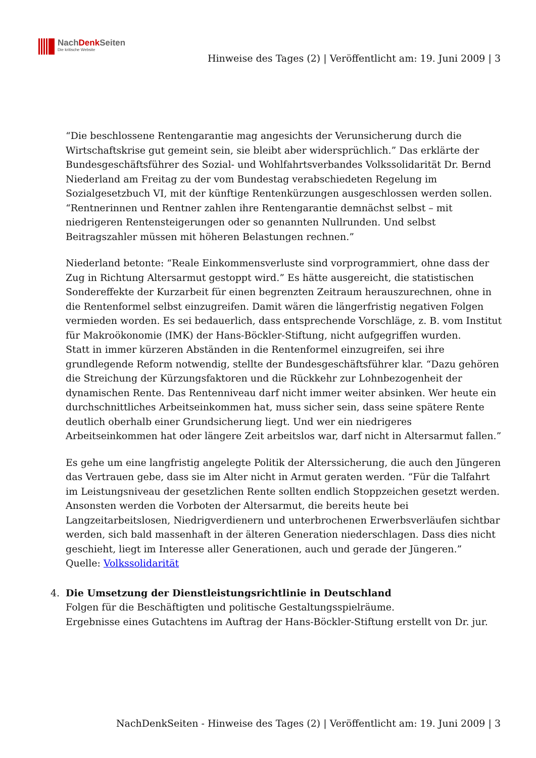NachDenk Seiten
Die kritische Website
Hinweise des Tages (2) | Veröffentlicht am: 19. Juni 2009 | 3
“Die beschlossene Rentengarantie mag angesichts der Verunsicherung durch die Wirtschaftskrise gut gemeint sein, sie bleibt aber widersprüchlich.” Das erklärte der Bundesgeschäftsführer des Sozial- und Wohlfahrtsverbandes Volkssolidarität Dr. Bernd Niederland am Freitag zu der vom Bundestag verabschiedeten Regelung im Sozialgesetzbuch VI, mit der künftige Rentenkürzungen ausgeschlossen werden sollen. “Rentnerinnen und Rentner zahlen ihre Rentengarantie demnächst selbst – mit niedrigeren Rentensteigerungen oder so genannten Nullrunden. Und selbst Beitragszahler müssen mit höheren Belastungen rechnen.”
Niederland betonte: “Reale Einkommensverluste sind vorprogrammiert, ohne dass der Zug in Richtung Altersarmut gestoppt wird.” Es hätte ausgereicht, die statistischen Sondereffekte der Kurzarbeit für einen begrenzten Zeitraum herauszurechnen, ohne in die Rentenformel selbst einzugreifen. Damit wären die längerfristig negativen Folgen vermieden worden. Es sei bedauerlich, dass entsprechende Vorschläge, z. B. vom Institut für Makroökonomie (IMK) der Hans-Böckler-Stiftung, nicht aufgegriffen wurden.
Statt in immer kürzeren Abständen in die Rentenformel einzugreifen, sei ihre grundlegende Reform notwendig, stellte der Bundesgeschäftsführer klar. “Dazu gehören die Streichung der Kürzungsfaktoren und die Rückkehr zur Lohnbezogenheit der dynamischen Rente. Das Rentenniveau darf nicht immer weiter absinken. Wer heute ein durchschnittliches Arbeitseinkommen hat, muss sicher sein, dass seine spätere Rente deutlich oberhalb einer Grundsicherung liegt. Und wer ein niedrigeres Arbeitseinkommen hat oder längere Zeit arbeitslos war, darf nicht in Altersarmut fallen.”
Es gehe um eine langfristig angelegte Politik der Alterssicherung, die auch den Jüngeren das Vertrauen gebe, dass sie im Alter nicht in Armut geraten werden. “Für die Talfahrt im Leistungsniveau der gesetzlichen Rente sollten endlich Stoppzeichen gesetzt werden. Ansonsten werden die Vorboten der Altersarmut, die bereits heute bei Langzeitarbeitslosen, Niedrigverdienern und unterbrochenen Erwerbsverläufen sichtbar werden, sich bald massenhaft in der älteren Generation niederschlagen. Dass dies nicht geschieht, liegt im Interesse aller Generationen, auch und gerade der Jüngeren.”
Quelle: Volkssolidarität
4. Die Umsetzung der Dienstleistungsrichtlinie in Deutschland
Folgen für die Beschäftigten und politische Gestaltungsspielräume.
Ergebnisse eines Gutachtens im Auftrag der Hans-Böckler-Stiftung erstellt von Dr. jur.
NachDenkSeiten - Hinweise des Tages (2) | Veröffentlicht am: 19. Juni 2009 | 3